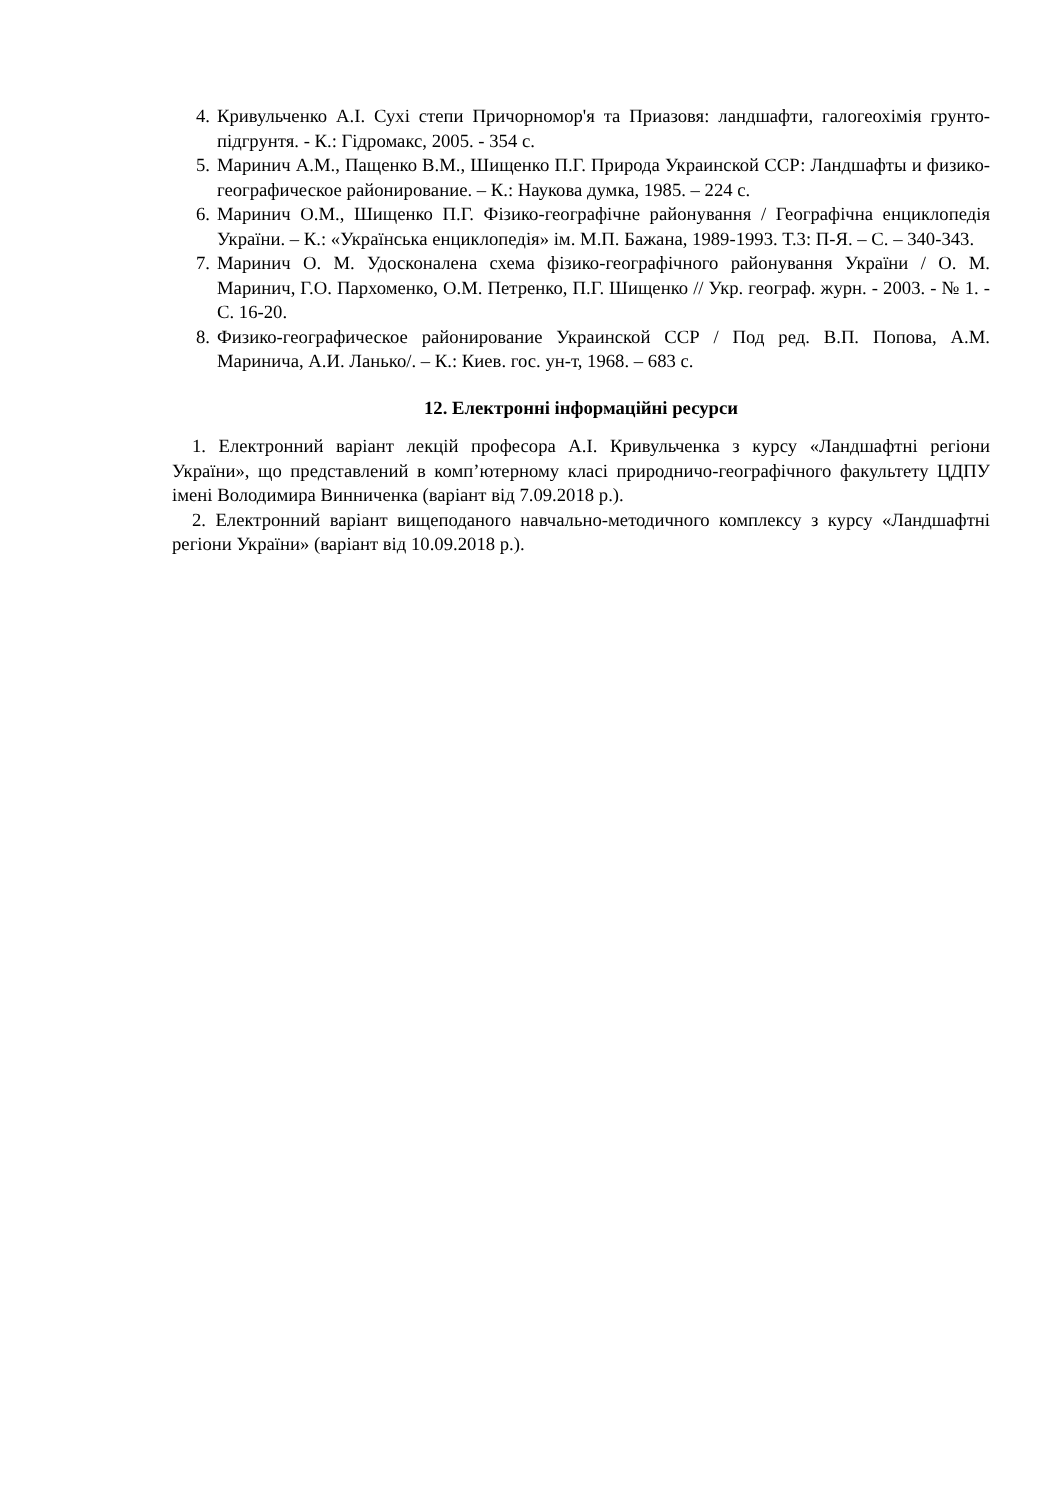4. Кривульченко А.І. Сухі степи Причорномор'я та Приазовя: ландшафти, галогеохімія грунто-підгрунтя. - К.: Гідромакс, 2005. - 354 с.
5. Маринич А.М., Пащенко В.М., Шищенко П.Г. Природа Украинской ССР: Ландшафты и физико-географическое районирование. – К.: Наукова думка, 1985. – 224 с.
6. Маринич О.М., Шищенко П.Г. Фізико-географічне районування / Географічна енциклопедія України. – К.: «Українська енциклопедія» ім. М.П. Бажана, 1989-1993. Т.3: П-Я. – С. – 340-343.
7. Маринич О. М. Удосконалена схема фізико-географічного районування України / О. М. Маринич, Г.О. Пархоменко, О.М. Петренко, П.Г. Шищенко // Укр. географ. журн. - 2003. - № 1. - С. 16-20.
8. Физико-географическое районирование Украинской ССР / Под ред. В.П. Попова, А.М. Маринича, А.И. Ланько/. – К.: Киев. гос. ун-т, 1968. – 683 с.
12. Електронні інформаційні ресурси
1. Електронний варіант лекцій професора А.І. Кривульченка з курсу «Ландшафтні регіони України», що представлений в комп’ютерному класі природничо-географічного факультету ЦДПУ імені Володимира Винниченка (варіант від 7.09.2018 р.).
2. Електронний варіант вищеподаного навчально-методичного комплексу з курсу «Ландшафтні регіони України» (варіант від 10.09.2018 р.).